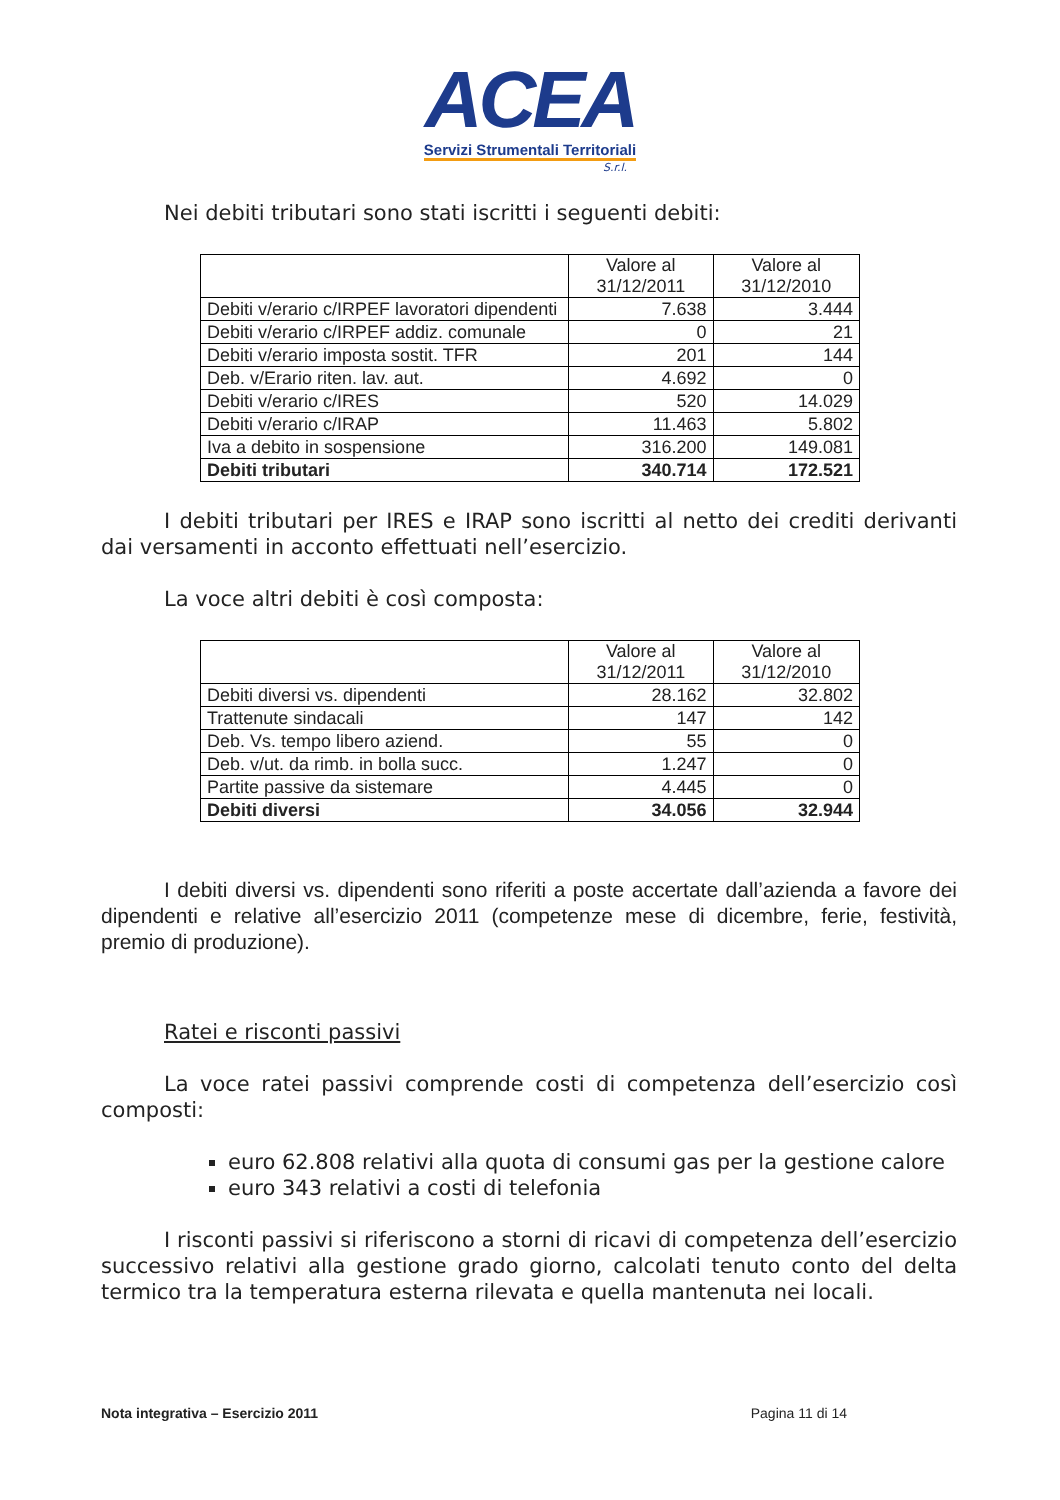ACEA
Servizi Strumentali Territoriali
S.r.l.
Nei debiti tributari sono stati iscritti i seguenti debiti:
| | Valore al 31/12/2011 | Valore al 31/12/2010 |
| --- | --- | --- |
| Debiti v/erario c/IRPEF lavoratori dipendenti | 7.638 | 3.444 |
| Debiti v/erario c/IRPEF addiz. comunale | 0 | 21 |
| Debiti v/erario imposta sostit. TFR | 201 | 144 |
| Deb. v/Erario riten. lav. aut. | 4.692 | 0 |
| Debiti v/erario c/IRES | 520 | 14.029 |
| Debiti v/erario c/IRAP | 11.463 | 5.802 |
| Iva a debito in sospensione | 316.200 | 149.081 |
| Debiti tributari | 340.714 | 172.521 |
I debiti tributari per IRES e IRAP sono iscritti al netto dei crediti derivanti dai versamenti in acconto effettuati nell’esercizio.
La voce altri debiti è così composta:
| | Valore al 31/12/2011 | Valore al 31/12/2010 |
| --- | --- | --- |
| Debiti diversi vs. dipendenti | 28.162 | 32.802 |
| Trattenute sindacali | 147 | 142 |
| Deb. Vs. tempo libero aziend. | 55 | 0 |
| Deb. v/ut. da rimb. in bolla succ. | 1.247 | 0 |
| Partite passive da sistemare | 4.445 | 0 |
| Debiti diversi | 34.056 | 32.944 |
I debiti diversi vs. dipendenti sono riferiti a poste accertate dall’azienda a favore dei dipendenti e relative all’esercizio 2011 (competenze mese di dicembre, ferie, festività, premio di produzione).
Ratei e risconti passivi
La voce ratei passivi comprende costi di competenza dell’esercizio così composti:
euro 62.808 relativi alla quota di consumi gas per la gestione calore
euro 343 relativi a costi di telefonia
I risconti passivi si riferiscono a storni di ricavi di competenza dell’esercizio successivo relativi alla gestione grado giorno, calcolati tenuto conto del delta termico tra la temperatura esterna rilevata e quella mantenuta nei locali.
Nota integrativa – Esercizio 2011 Pagina 11 di 14